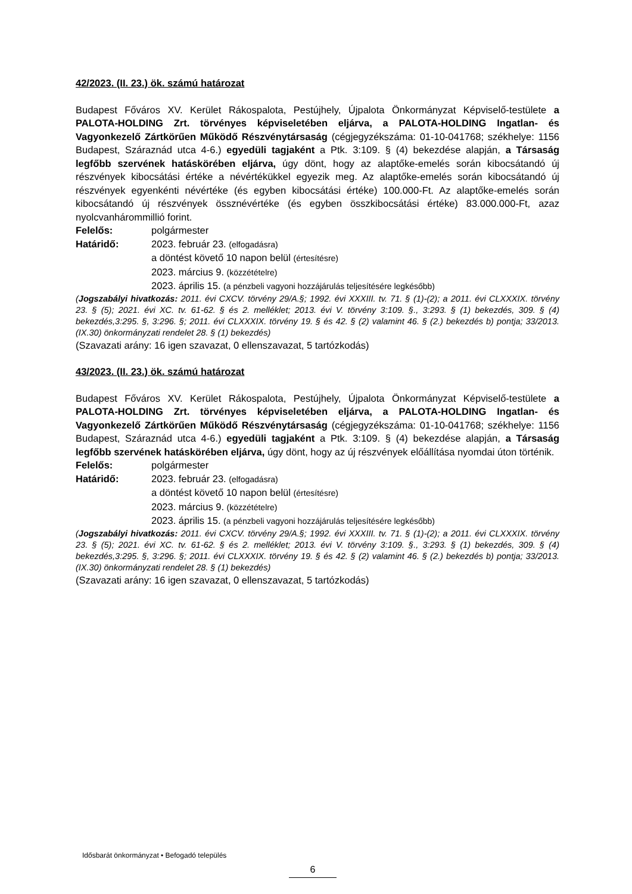42/2023. (II. 23.) ök. számú határozat
Budapest Főváros XV. Kerület Rákospalota, Pestújhely, Újpalota Önkormányzat Képviselő-testülete a PALOTA-HOLDING Zrt. törvényes képviseletében eljárva, a PALOTA-HOLDING Ingatlan- és Vagyonkezelő Zártkörűen Működő Részvénytársaság (cégjegyzékszáma: 01-10-041768; székhelye: 1156 Budapest, Száraznád utca 4-6.) egyedüli tagjaként a Ptk. 3:109. § (4) bekezdése alapján, a Társaság legfőbb szervének hatáskörében eljárva, úgy dönt, hogy az alaptőke-emelés során kibocsátandó új részvények kibocsátási értéke a névértékükkel egyezik meg. Az alaptőke-emelés során kibocsátandó új részvények egyenkénti névértéke (és egyben kibocsátási értéke) 100.000-Ft. Az alaptőke-emelés során kibocsátandó új részvények össznévértéke (és egyben összkibocsátási értéke) 83.000.000-Ft, azaz nyolcvanhárommillió forint.
Felelős: polgármester
Határidő: 2023. február 23. (elfogadásra)
a döntést követő 10 napon belül (értesítésre)
2023. március 9. (közzétételre)
2023. április 15. (a pénzbeli vagyoni hozzájárulás teljesítésére legkésőbb)
(Jogszabályi hivatkozás: 2011. évi CXCV. törvény 29/A.§; 1992. évi XXXIII. tv. 71. § (1)-(2); a 2011. évi CLXXXIX. törvény 23. § (5); 2021. évi XC. tv. 61-62. § és 2. melléklet; 2013. évi V. törvény 3:109. §., 3:293. § (1) bekezdés, 309. § (4) bekezdés,3:295. §, 3:296. §; 2011. évi CLXXXIX. törvény 19. § és 42. § (2) valamint 46. § (2.) bekezdés b) pontja; 33/2013. (IX.30) önkormányzati rendelet 28. § (1) bekezdés)
(Szavazati arány: 16 igen szavazat, 0 ellenszavazat, 5 tartózkodás)
43/2023. (II. 23.) ök. számú határozat
Budapest Főváros XV. Kerület Rákospalota, Pestújhely, Újpalota Önkormányzat Képviselő-testülete a PALOTA-HOLDING Zrt. törvényes képviseletében eljárva, a PALOTA-HOLDING Ingatlan- és Vagyonkezelő Zártkörűen Működő Részvénytársaság (cégjegyzékszáma: 01-10-041768; székhelye: 1156 Budapest, Száraznád utca 4-6.) egyedüli tagjaként a Ptk. 3:109. § (4) bekezdése alapján, a Társaság legfőbb szervének hatáskörében eljárva, úgy dönt, hogy az új részvények előállítása nyomdai úton történik.
Felelős: polgármester
Határidő: 2023. február 23. (elfogadásra)
a döntést követő 10 napon belül (értesítésre)
2023. március 9. (közzétételre)
2023. április 15. (a pénzbeli vagyoni hozzájárulás teljesítésére legkésőbb)
(Jogszabályi hivatkozás: 2011. évi CXCV. törvény 29/A.§; 1992. évi XXXIII. tv. 71. § (1)-(2); a 2011. évi CLXXXIX. törvény 23. § (5); 2021. évi XC. tv. 61-62. § és 2. melléklet; 2013. évi V. törvény 3:109. §., 3:293. § (1) bekezdés, 309. § (4) bekezdés,3:295. §, 3:296. §; 2011. évi CLXXXIX. törvény 19. § és 42. § (2) valamint 46. § (2.) bekezdés b) pontja; 33/2013. (IX.30) önkormányzati rendelet 28. § (1) bekezdés)
(Szavazati arány: 16 igen szavazat, 0 ellenszavazat, 5 tartózkodás)
Idősbarát önkormányzat • Befogadó település
6